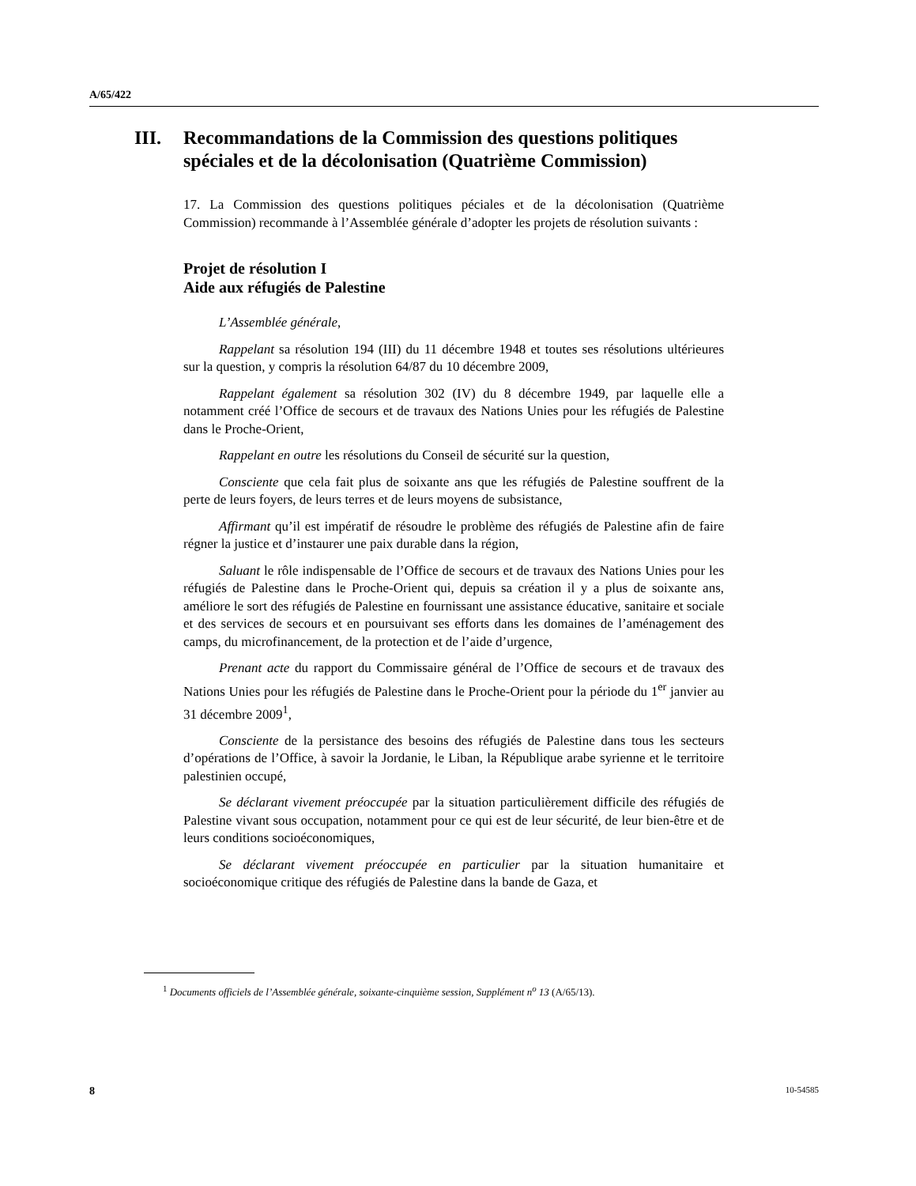A/65/422
III. Recommandations de la Commission des questions politiques spéciales et de la décolonisation (Quatrième Commission)
17. La Commission des questions politiques péciales et de la décolonisation (Quatrième Commission) recommande à l’Assemblée générale d’adopter les projets de résolution suivants :
Projet de résolution I
Aide aux réfugiés de Palestine
L’Assemblée générale,
Rappelant sa résolution 194 (III) du 11 décembre 1948 et toutes ses résolutions ultérieures sur la question, y compris la résolution 64/87 du 10 décembre 2009,
Rappelant également sa résolution 302 (IV) du 8 décembre 1949, par laquelle elle a notamment créé l’Office de secours et de travaux des Nations Unies pour les réfugiés de Palestine dans le Proche-Orient,
Rappelant en outre les résolutions du Conseil de sécurité sur la question,
Consciente que cela fait plus de soixante ans que les réfugiés de Palestine souffrent de la perte de leurs foyers, de leurs terres et de leurs moyens de subsistance,
Affirmant qu’il est impératif de résoudre le problème des réfugiés de Palestine afin de faire régner la justice et d’instaurer une paix durable dans la région,
Saluant le rôle indispensable de l’Office de secours et de travaux des Nations Unies pour les réfugiés de Palestine dans le Proche-Orient qui, depuis sa création il y a plus de soixante ans, améliore le sort des réfugiés de Palestine en fournissant une assistance éducative, sanitaire et sociale et des services de secours et en poursuivant ses efforts dans les domaines de l’aménagement des camps, du microfinancement, de la protection et de l’aide d’urgence,
Prenant acte du rapport du Commissaire général de l’Office de secours et de travaux des Nations Unies pour les réfugiés de Palestine dans le Proche-Orient pour la période du 1<sup>er</sup> janvier au 31 décembre 2009<sup>1</sup>,
Consciente de la persistance des besoins des réfugiés de Palestine dans tous les secteurs d’opérations de l’Office, à savoir la Jordanie, le Liban, la République arabe syrienne et le territoire palestinien occupé,
Se déclarant vivement préoccupée par la situation particulièrement difficile des réfugiés de Palestine vivant sous occupation, notamment pour ce qui est de leur sécurité, de leur bien-être et de leurs conditions socioéconomiques,
Se déclarant vivement préoccupée en particulier par la situation humanitaire et socioéconomique critique des réfugiés de Palestine dans la bande de Gaza, et
<sup>1</sup> Documents officiels de l’Assemblée générale, soixante-cinquième session, Supplément n<sup>o</sup> 13 (A/65/13).
8 10-54585